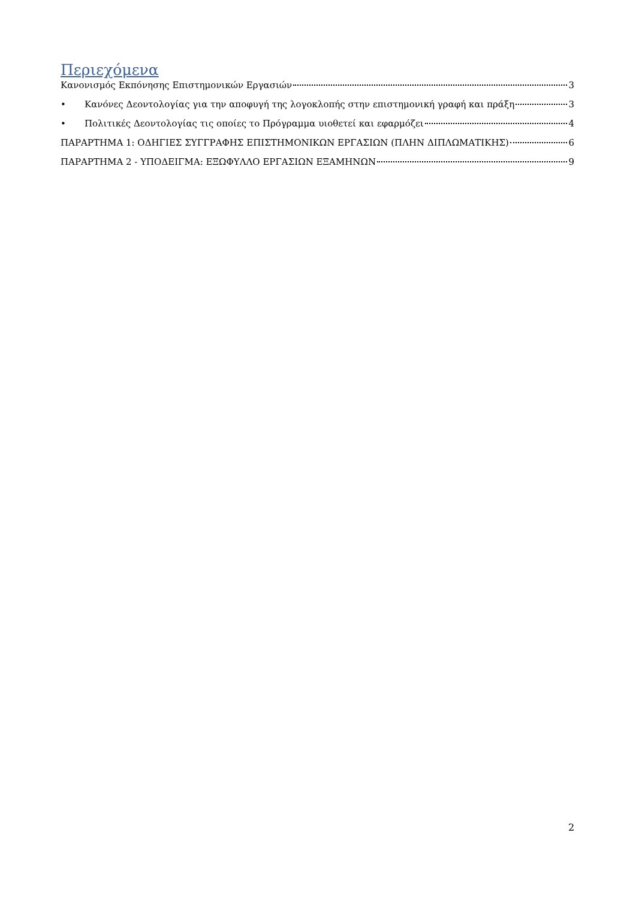Περιεχόμενα
Κανονισμός Εκπόνησης Επιστημονικών Εργασιών 3
• Κανόνες Δεοντολογίας για την αποφυγή της λογοκλοπής στην επιστημονική γραφή και πράξη 3
• Πολιτικές Δεοντολογίας τις οποίες το Πρόγραμμα υιοθετεί και εφαρμόζει 4
ΠΑΡΑΡΤΗΜΑ 1: ΟΔΗΓΙΕΣ ΣΥΓΓΡΑΦΗΣ ΕΠΙΣΤΗΜΟΝΙΚΩΝ ΕΡΓΑΣΙΩΝ (ΠΛΗΝ ΔΙΠΛΩΜΑΤΙΚΗΣ) 6
ΠΑΡΑΡΤΗΜΑ 2 - ΥΠΟΔΕΙΓΜΑ: ΕΞΩΦΥΛΛΟ ΕΡΓΑΣΙΩΝ ΕΞΑΜΗΝΩΝ 9
2